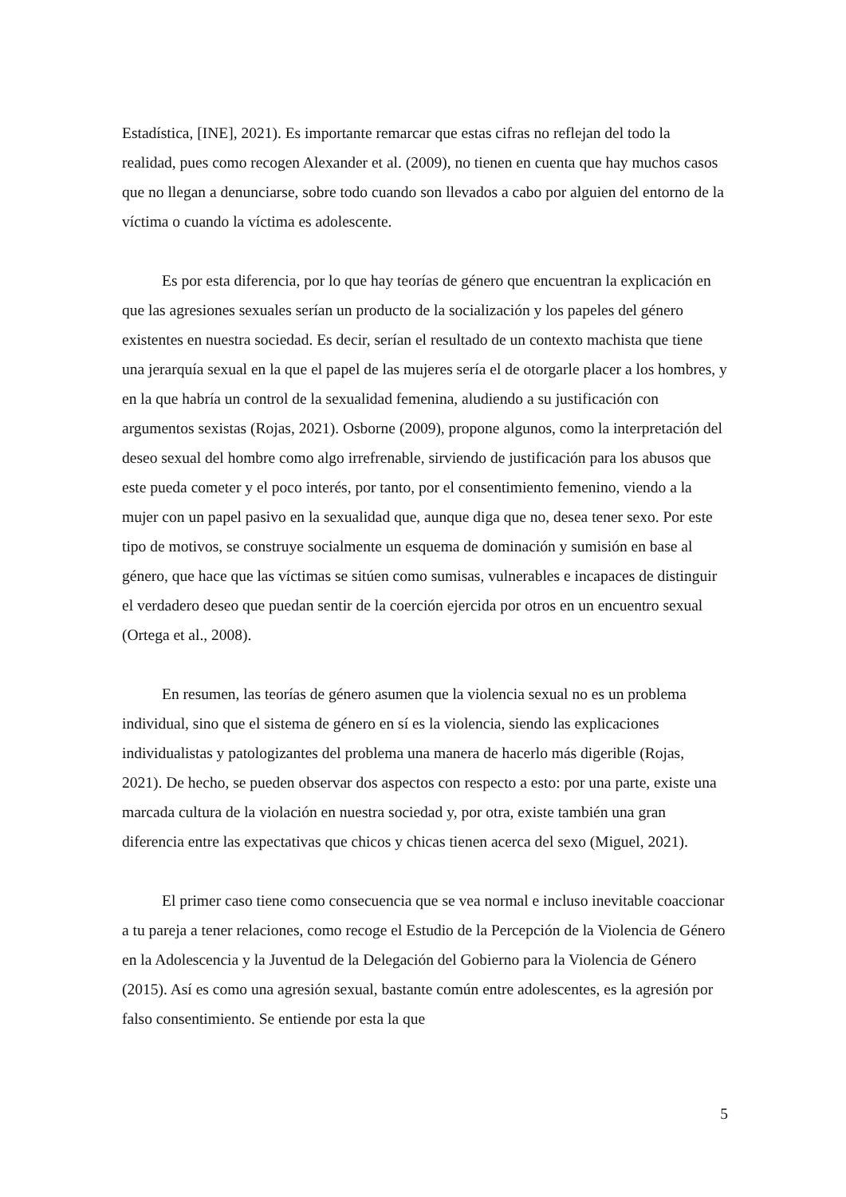Estadística, [INE], 2021). Es importante remarcar que estas cifras no reflejan del todo la realidad, pues como recogen Alexander et al. (2009), no tienen en cuenta que hay muchos casos que no llegan a denunciarse, sobre todo cuando son llevados a cabo por alguien del entorno de la víctima o cuando la víctima es adolescente.
Es por esta diferencia, por lo que hay teorías de género que encuentran la explicación en que las agresiones sexuales serían un producto de la socialización y los papeles del género existentes en nuestra sociedad. Es decir, serían el resultado de un contexto machista que tiene una jerarquía sexual en la que el papel de las mujeres sería el de otorgarle placer a los hombres, y en la que habría un control de la sexualidad femenina, aludiendo a su justificación con argumentos sexistas (Rojas, 2021). Osborne (2009), propone algunos, como la interpretación del deseo sexual del hombre como algo irrefrenable, sirviendo de justificación para los abusos que este pueda cometer y el poco interés, por tanto, por el consentimiento femenino, viendo a la mujer con un papel pasivo en la sexualidad que, aunque diga que no, desea tener sexo. Por este tipo de motivos, se construye socialmente un esquema de dominación y sumisión en base al género, que hace que las víctimas se sitúen como sumisas, vulnerables e incapaces de distinguir el verdadero deseo que puedan sentir de la coerción ejercida por otros en un encuentro sexual (Ortega et al., 2008).
En resumen, las teorías de género asumen que la violencia sexual no es un problema individual, sino que el sistema de género en sí es la violencia, siendo las explicaciones individualistas y patologizantes del problema una manera de hacerlo más digerible (Rojas, 2021). De hecho, se pueden observar dos aspectos con respecto a esto: por una parte, existe una marcada cultura de la violación en nuestra sociedad y, por otra, existe también una gran diferencia entre las expectativas que chicos y chicas tienen acerca del sexo (Miguel, 2021).
El primer caso tiene como consecuencia que se vea normal e incluso inevitable coaccionar a tu pareja a tener relaciones, como recoge el Estudio de la Percepción de la Violencia de Género en la Adolescencia y la Juventud de la Delegación del Gobierno para la Violencia de Género (2015). Así es como una agresión sexual, bastante común entre adolescentes, es la agresión por falso consentimiento. Se entiende por esta la que
5